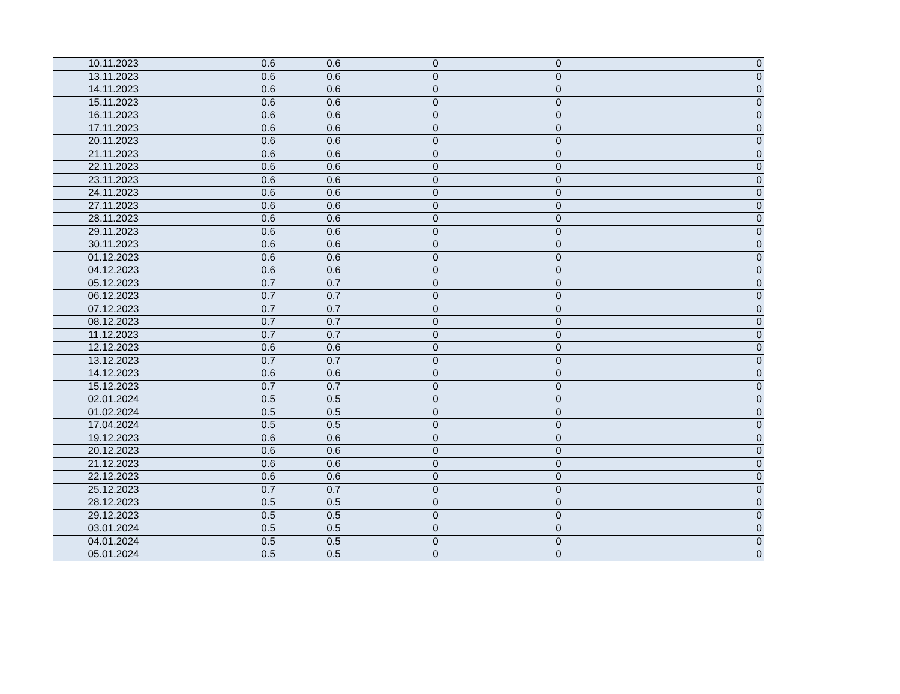| 10.11.2023 | 0.6 | 0.6 | 0 | 0 | 0 |
| 13.11.2023 | 0.6 | 0.6 | 0 | 0 | 0 |
| 14.11.2023 | 0.6 | 0.6 | 0 | 0 | 0 |
| 15.11.2023 | 0.6 | 0.6 | 0 | 0 | 0 |
| 16.11.2023 | 0.6 | 0.6 | 0 | 0 | 0 |
| 17.11.2023 | 0.6 | 0.6 | 0 | 0 | 0 |
| 20.11.2023 | 0.6 | 0.6 | 0 | 0 | 0 |
| 21.11.2023 | 0.6 | 0.6 | 0 | 0 | 0 |
| 22.11.2023 | 0.6 | 0.6 | 0 | 0 | 0 |
| 23.11.2023 | 0.6 | 0.6 | 0 | 0 | 0 |
| 24.11.2023 | 0.6 | 0.6 | 0 | 0 | 0 |
| 27.11.2023 | 0.6 | 0.6 | 0 | 0 | 0 |
| 28.11.2023 | 0.6 | 0.6 | 0 | 0 | 0 |
| 29.11.2023 | 0.6 | 0.6 | 0 | 0 | 0 |
| 30.11.2023 | 0.6 | 0.6 | 0 | 0 | 0 |
| 01.12.2023 | 0.6 | 0.6 | 0 | 0 | 0 |
| 04.12.2023 | 0.6 | 0.6 | 0 | 0 | 0 |
| 05.12.2023 | 0.7 | 0.7 | 0 | 0 | 0 |
| 06.12.2023 | 0.7 | 0.7 | 0 | 0 | 0 |
| 07.12.2023 | 0.7 | 0.7 | 0 | 0 | 0 |
| 08.12.2023 | 0.7 | 0.7 | 0 | 0 | 0 |
| 11.12.2023 | 0.7 | 0.7 | 0 | 0 | 0 |
| 12.12.2023 | 0.6 | 0.6 | 0 | 0 | 0 |
| 13.12.2023 | 0.7 | 0.7 | 0 | 0 | 0 |
| 14.12.2023 | 0.6 | 0.6 | 0 | 0 | 0 |
| 15.12.2023 | 0.7 | 0.7 | 0 | 0 | 0 |
| 02.01.2024 | 0.5 | 0.5 | 0 | 0 | 0 |
| 01.02.2024 | 0.5 | 0.5 | 0 | 0 | 0 |
| 17.04.2024 | 0.5 | 0.5 | 0 | 0 | 0 |
| 19.12.2023 | 0.6 | 0.6 | 0 | 0 | 0 |
| 20.12.2023 | 0.6 | 0.6 | 0 | 0 | 0 |
| 21.12.2023 | 0.6 | 0.6 | 0 | 0 | 0 |
| 22.12.2023 | 0.6 | 0.6 | 0 | 0 | 0 |
| 25.12.2023 | 0.7 | 0.7 | 0 | 0 | 0 |
| 28.12.2023 | 0.5 | 0.5 | 0 | 0 | 0 |
| 29.12.2023 | 0.5 | 0.5 | 0 | 0 | 0 |
| 03.01.2024 | 0.5 | 0.5 | 0 | 0 | 0 |
| 04.01.2024 | 0.5 | 0.5 | 0 | 0 | 0 |
| 05.01.2024 | 0.5 | 0.5 | 0 | 0 | 0 |